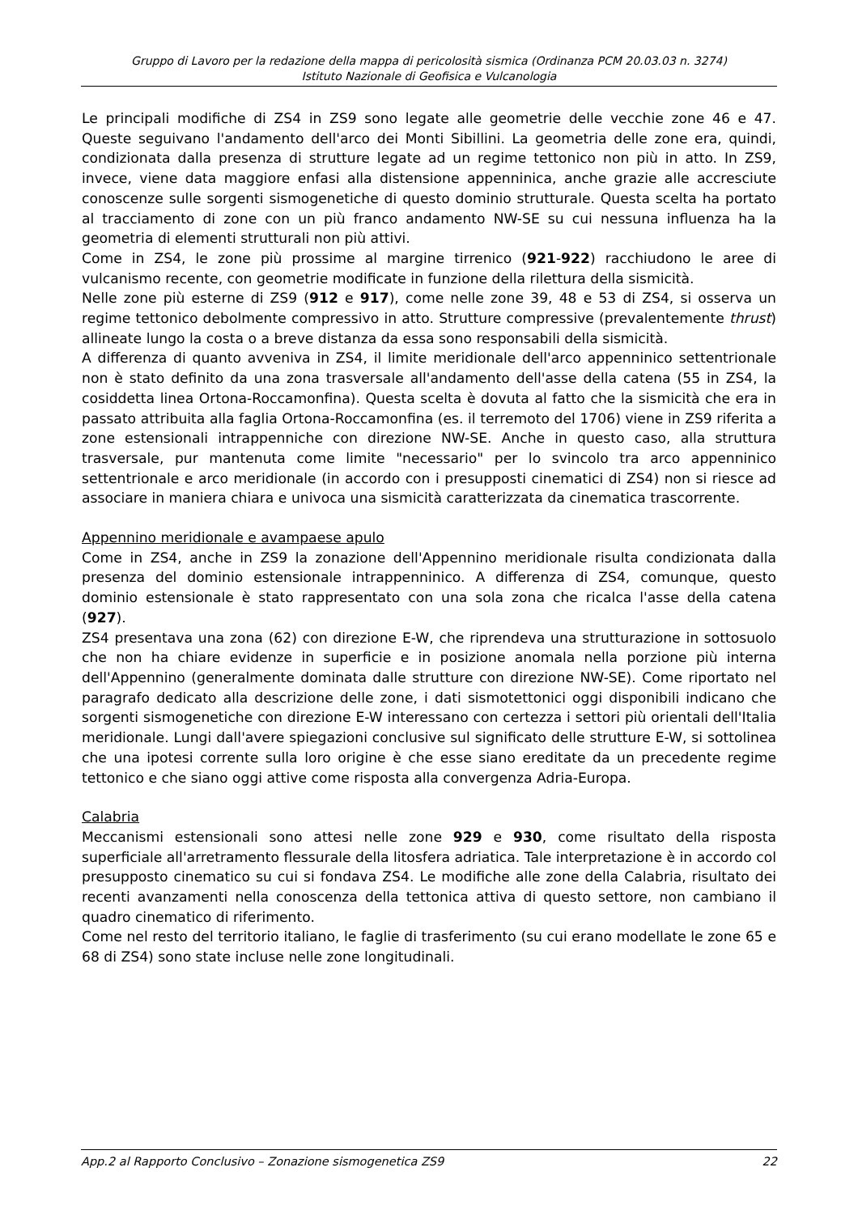Gruppo di Lavoro per la redazione della mappa di pericolosità sismica (Ordinanza PCM 20.03.03 n. 3274)
Istituto Nazionale di Geofisica e Vulcanologia
Le principali modifiche di ZS4 in ZS9 sono legate alle geometrie delle vecchie zone 46 e 47. Queste seguivano l'andamento dell'arco dei Monti Sibillini. La geometria delle zone era, quindi, condizionata dalla presenza di strutture legate ad un regime tettonico non più in atto. In ZS9, invece, viene data maggiore enfasi alla distensione appenninica, anche grazie alle accresciute conoscenze sulle sorgenti sismogenetiche di questo dominio strutturale. Questa scelta ha portato al tracciamento di zone con un più franco andamento NW-SE su cui nessuna influenza ha la geometria di elementi strutturali non più attivi.
Come in ZS4, le zone più prossime al margine tirrenico (921-922) racchiudono le aree di vulcanismo recente, con geometrie modificate in funzione della rilettura della sismicità.
Nelle zone più esterne di ZS9 (912 e 917), come nelle zone 39, 48 e 53 di ZS4, si osserva un regime tettonico debolmente compressivo in atto. Strutture compressive (prevalentemente thrust) allineate lungo la costa o a breve distanza da essa sono responsabili della sismicità.
A differenza di quanto avveniva in ZS4, il limite meridionale dell'arco appenninico settentrionale non è stato definito da una zona trasversale all'andamento dell'asse della catena (55 in ZS4, la cosiddetta linea Ortona-Roccamonfina). Questa scelta è dovuta al fatto che la sismicità che era in passato attribuita alla faglia Ortona-Roccamonfina (es. il terremoto del 1706) viene in ZS9 riferita a zone estensionali intrappenniche con direzione NW-SE. Anche in questo caso, alla struttura trasversale, pur mantenuta come limite "necessario" per lo svincolo tra arco appenninico settentrionale e arco meridionale (in accordo con i presupposti cinematici di ZS4) non si riesce ad associare in maniera chiara e univoca una sismicità caratterizzata da cinematica trascorrente.
Appennino meridionale e avampaese apulo
Come in ZS4, anche in ZS9 la zonazione dell'Appennino meridionale risulta condizionata dalla presenza del dominio estensionale intrappenninico. A differenza di ZS4, comunque, questo dominio estensionale è stato rappresentato con una sola zona che ricalca l'asse della catena (927).
ZS4 presentava una zona (62) con direzione E-W, che riprendeva una strutturazione in sottosuolo che non ha chiare evidenze in superficie e in posizione anomala nella porzione più interna dell'Appennino (generalmente dominata dalle strutture con direzione NW-SE). Come riportato nel paragrafo dedicato alla descrizione delle zone, i dati sismotettonici oggi disponibili indicano che sorgenti sismogenetiche con direzione E-W interessano con certezza i settori più orientali dell'Italia meridionale. Lungi dall'avere spiegazioni conclusive sul significato delle strutture E-W, si sottolinea che una ipotesi corrente sulla loro origine è che esse siano ereditate da un precedente regime tettonico e che siano oggi attive come risposta alla convergenza Adria-Europa.
Calabria
Meccanismi estensionali sono attesi nelle zone 929 e 930, come risultato della risposta superficiale all'arretramento flessurale della litosfera adriatica. Tale interpretazione è in accordo col presupposto cinematico su cui si fondava ZS4. Le modifiche alle zone della Calabria, risultato dei recenti avanzamenti nella conoscenza della tettonica attiva di questo settore, non cambiano il quadro cinematico di riferimento.
Come nel resto del territorio italiano, le faglie di trasferimento (su cui erano modellate le zone 65 e 68 di ZS4) sono state incluse nelle zone longitudinali.
App.2 al Rapporto Conclusivo – Zonazione sismogenetica ZS9 22